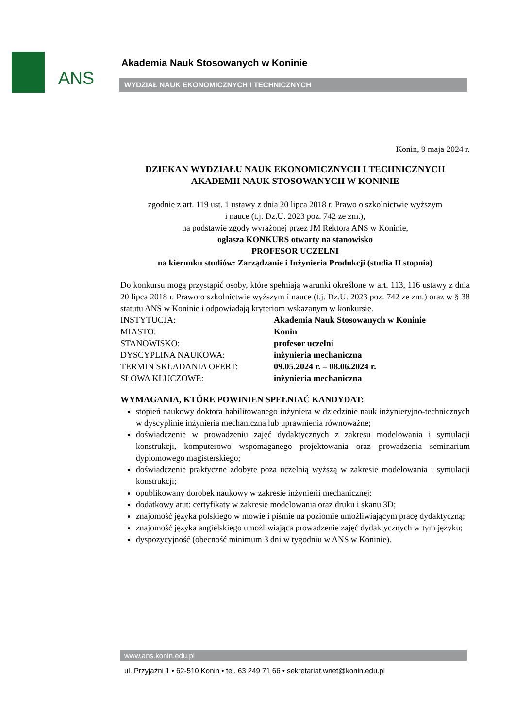ANS
Akademia Nauk Stosowanych w Koninie
WYDZIAŁ NAUK EKONOMICZNYCH I TECHNICZNYCH
Konin, 9 maja 2024 r.
DZIEKAN WYDZIAŁU NAUK EKONOMICZNYCH I TECHNICZNYCH
AKADEMII NAUK STOSOWANYCH W KONINIE
zgodnie z art. 119 ust. 1 ustawy z dnia 20 lipca 2018 r. Prawo o szkolnictwie wyższym
i nauce (t.j. Dz.U. 2023 poz. 742 ze zm.),
na podstawie zgody wyrażonej przez JM Rektora ANS w Koninie,
ogłasza KONKURS otwarty na stanowisko
PROFESOR UCZELNI
na kierunku studiów: Zarządzanie i Inżynieria Produkcji (studia II stopnia)
Do konkursu mogą przystąpić osoby, które spełniają warunki określone w art. 113, 116 ustawy z dnia 20 lipca 2018 r. Prawo o szkolnictwie wyższym i nauce (t.j. Dz.U. 2023 poz. 742 ze zm.) oraz w § 38 statutu ANS w Koninie i odpowiadają kryteriom wskazanym w konkursie.
| INSTYTUCJA: | Akademia Nauk Stosowanych w Koninie |
| MIASTO: | Konin |
| STANOWISKO: | profesor uczelni |
| DYSCYPLINA NAUKOWA: | inżynieria mechaniczna |
| TERMIN SKŁADANIA OFERT: | 09.05.2024 r. – 08.06.2024 r. |
| SŁOWA KLUCZOWE: | inżynieria mechaniczna |
WYMAGANIA, KTÓRE POWINIEN SPEŁNIAĆ KANDYDAT:
stopień naukowy doktora habilitowanego inżyniera w dziedzinie nauk inżynieryjno-technicznych w dyscyplinie inżynieria mechaniczna lub uprawnienia równoważne;
doświadczenie w prowadzeniu zajęć dydaktycznych z zakresu modelowania i symulacji konstrukcji, komputerowo wspomaganego projektowania oraz prowadzenia seminarium dyplomowego magisterskiego;
doświadczenie praktyczne zdobyte poza uczelnią wyższą w zakresie modelowania i symulacji konstrukcji;
opublikowany dorobek naukowy w zakresie inżynierii mechanicznej;
dodatkowy atut: certyfikaty w zakresie modelowania oraz druku i skanu 3D;
znajomość języka polskiego w mowie i piśmie na poziomie umożliwiającym pracę dydaktyczną;
znajomość języka angielskiego umożliwiająca prowadzenie zajęć dydaktycznych w tym języku;
dyspozycyjność (obecność minimum 3 dni w tygodniu w ANS w Koninie).
www.ans.konin.edu.pl
ul. Przyjaźni 1 • 62-510 Konin • tel. 63 249 71 66 • sekretariat.wnet@konin.edu.pl